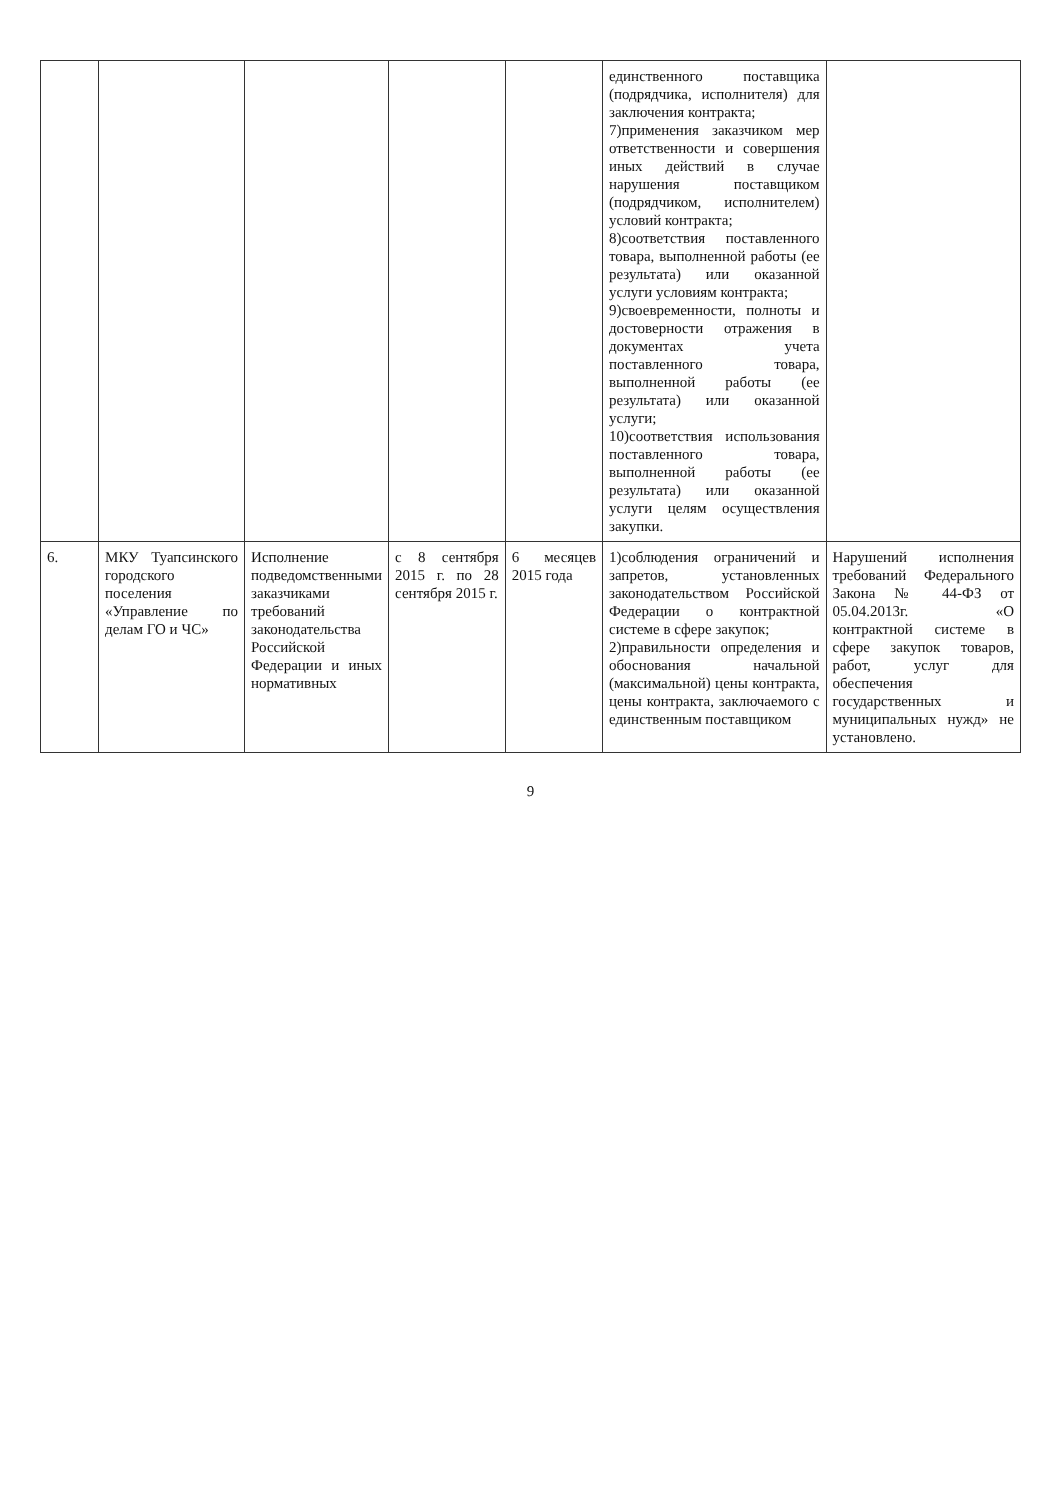| | | | | | единственного поставщика (подрядчика, исполнителя) для заключения контракта; 7)применения заказчиком мер ответственности и совершения иных действий в случае нарушения поставщиком (подрядчиком, исполнителем) условий контракта; 8)соответствия поставленного товара, выполненной работы (ее результата) или оказанной услуги условиям контракта; 9)своевременности, полноты и достоверности отражения в документах учета поставленного товара, выполненной работы (ее результата) или оказанной услуги; 10)соответствия использования поставленного товара, выполненной работы (ее результата) или оказанной услуги целям осуществления закупки. | |
| 6. | МКУ Туапсинского городского поселения «Управление по делам ГО и ЧС» | Исполнение подведомственными заказчиками требований законодательства Российской Федерации и иных нормативных | с 8 сентября 2015 г. по 28 сентября 2015 г. | 6 месяцев 2015 года | 1)соблюдения ограничений и запретов, установленных законодательством Российской Федерации о контрактной системе в сфере закупок; 2)правильности определения и обоснования начальной (максимальной) цены контракта, цены контракта, заключаемого с единственным поставщиком | Нарушений исполнения требований Федерального Закона № 44-ФЗ от 05.04.2013г. «О контрактной системе в сфере закупок товаров, работ, услуг для обеспечения государственных и муниципальных нужд» не установлено. |
9